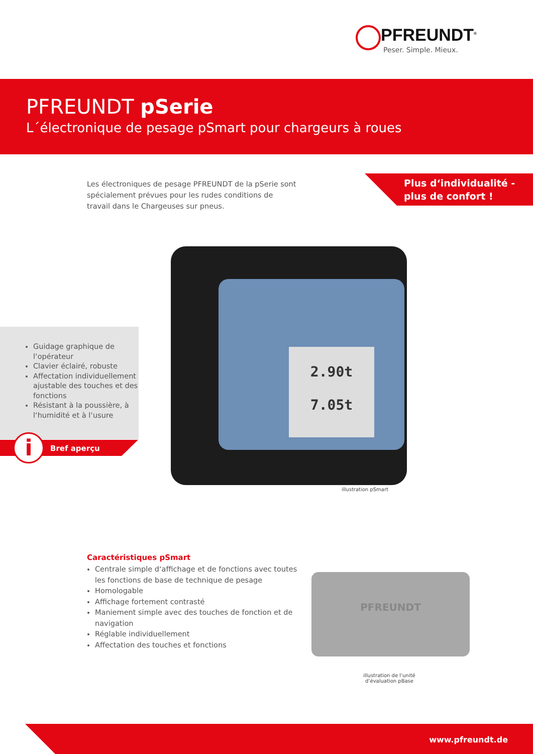PFREUNDT<sup>®</sup>
Peser. Simple. Mieux.
PFREUNDT pSerie
L´électronique de pesage pSmart pour chargeurs à roues
Les électroniques de pesage PFREUNDT de la pSerie sont spécialement prévues pour les rudes conditions de travail dans le Chargeuses sur pneus.
Plus d‘individualité -
plus de confort !
Guidage graphique de l‘opérateur
Clavier éclairé, robuste
Affectation individuellement ajustable des touches et des fonctions
Résistant à la poussière, à l‘humidité et à l‘usure
Bref aperçu i
2.90t
7.05t
illustration pSmart
Caractéristiques pSmart
Centrale simple d‘affichage et de fonctions avec toutes les fonctions de base de technique de pesage
Homologable
Affichage fortement contrasté
Maniement simple avec des touches de fonction et de navigation
Réglable individuellement
Affectation des touches et fonctions
PFREUNDT
illustration de l‘unité d‘évaluation pBase
www.pfreundt.de